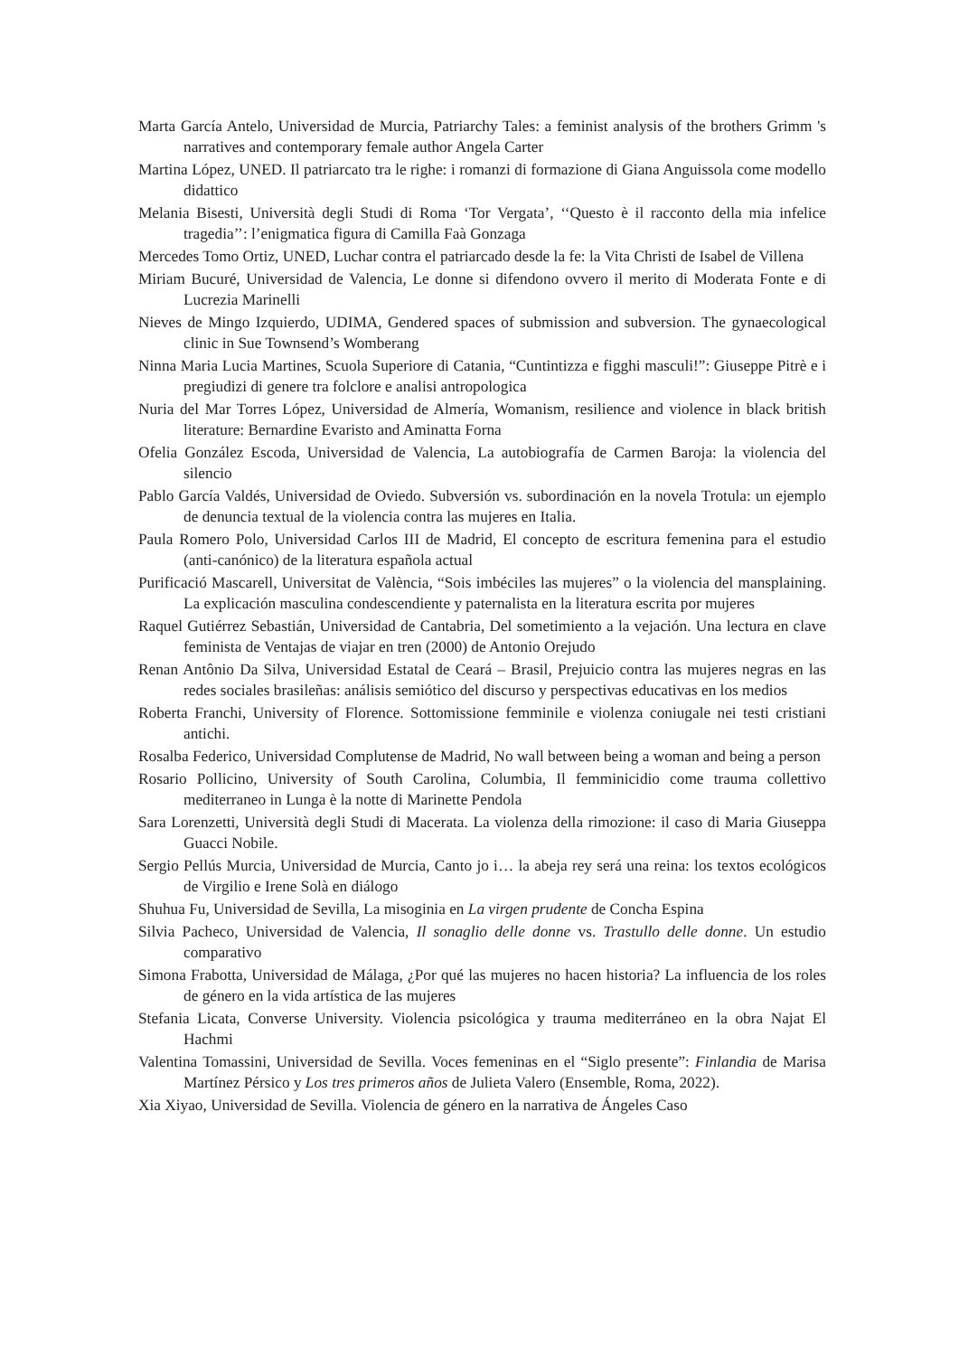Marta García Antelo, Universidad de Murcia, Patriarchy Tales: a feminist analysis of the brothers Grimm 's narratives and contemporary female author Angela Carter
Martina López, UNED. Il patriarcato tra le righe: i romanzi di formazione di Giana Anguissola come modello didattico
Melania Bisesti, Università degli Studi di Roma ‘Tor Vergata’, ‘‘Questo è il racconto della mia infelice tragedia’’: l’enigmatica figura di Camilla Faà Gonzaga
Mercedes Tomo Ortiz, UNED, Luchar contra el patriarcado desde la fe: la Vita Christi de Isabel de Villena
Miriam Bucuré, Universidad de Valencia, Le donne si difendono ovvero il merito di Moderata Fonte e di Lucrezia Marinelli
Nieves de Mingo Izquierdo, UDIMA, Gendered spaces of submission and subversion. The gynaecological clinic in Sue Townsend’s Womberang
Ninna Maria Lucia Martines, Scuola Superiore di Catania, “Cuntintizza e figghi masculi!”: Giuseppe Pitrè e i pregiudizi di genere tra folclore e analisi antropologica
Nuria del Mar Torres López, Universidad de Almería, Womanism, resilience and violence in black british literature: Bernardine Evaristo and Aminatta Forna
Ofelia González Escoda, Universidad de Valencia, La autobiografía de Carmen Baroja: la violencia del silencio
Pablo García Valdés, Universidad de Oviedo. Subversión vs. subordinación en la novela Trotula: un ejemplo de denuncia textual de la violencia contra las mujeres en Italia.
Paula Romero Polo, Universidad Carlos III de Madrid, El concepto de escritura femenina para el estudio (anti-canónico) de la literatura española actual
Purificació Mascarell, Universitat de València, “Sois imbéciles las mujeres” o la violencia del mansplaining. La explicación masculina condescendiente y paternalista en la literatura escrita por mujeres
Raquel Gutiérrez Sebastián, Universidad de Cantabria, Del sometimiento a la vejación. Una lectura en clave feminista de Ventajas de viajar en tren (2000) de Antonio Orejudo
Renan Antônio Da Silva, Universidad Estatal de Ceará – Brasil, Prejuicio contra las mujeres negras en las redes sociales brasileñas: análisis semiótico del discurso y perspectivas educativas en los medios
Roberta Franchi, University of Florence. Sottomissione femminile e violenza coniugale nei testi cristiani antichi.
Rosalba Federico, Universidad Complutense de Madrid, No wall between being a woman and being a person
Rosario Pollicino, University of South Carolina, Columbia, Il femminicidio come trauma collettivo mediterraneo in Lunga è la notte di Marinette Pendola
Sara Lorenzetti, Università degli Studi di Macerata. La violenza della rimozione: il caso di Maria Giuseppa Guacci Nobile.
Sergio Pellús Murcia, Universidad de Murcia, Canto jo i… la abeja rey será una reina: los textos ecológicos de Virgilio e Irene Solà en diálogo
Shuhua Fu, Universidad de Sevilla, La misoginia en La virgen prudente de Concha Espina
Silvia Pacheco, Universidad de Valencia, Il sonaglio delle donne vs. Trastullo delle donne. Un estudio comparativo
Simona Frabotta, Universidad de Málaga, ¿Por qué las mujeres no hacen historia? La influencia de los roles de género en la vida artística de las mujeres
Stefania Licata, Converse University. Violencia psicológica y trauma mediterráneo en la obra Najat El Hachmi
Valentina Tomassini, Universidad de Sevilla. Voces femeninas en el “Siglo presente”: Finlandia de Marisa Martínez Pérsico y Los tres primeros años de Julieta Valero (Ensemble, Roma, 2022).
Xia Xiyao, Universidad de Sevilla. Violencia de género en la narrativa de Ángeles Caso